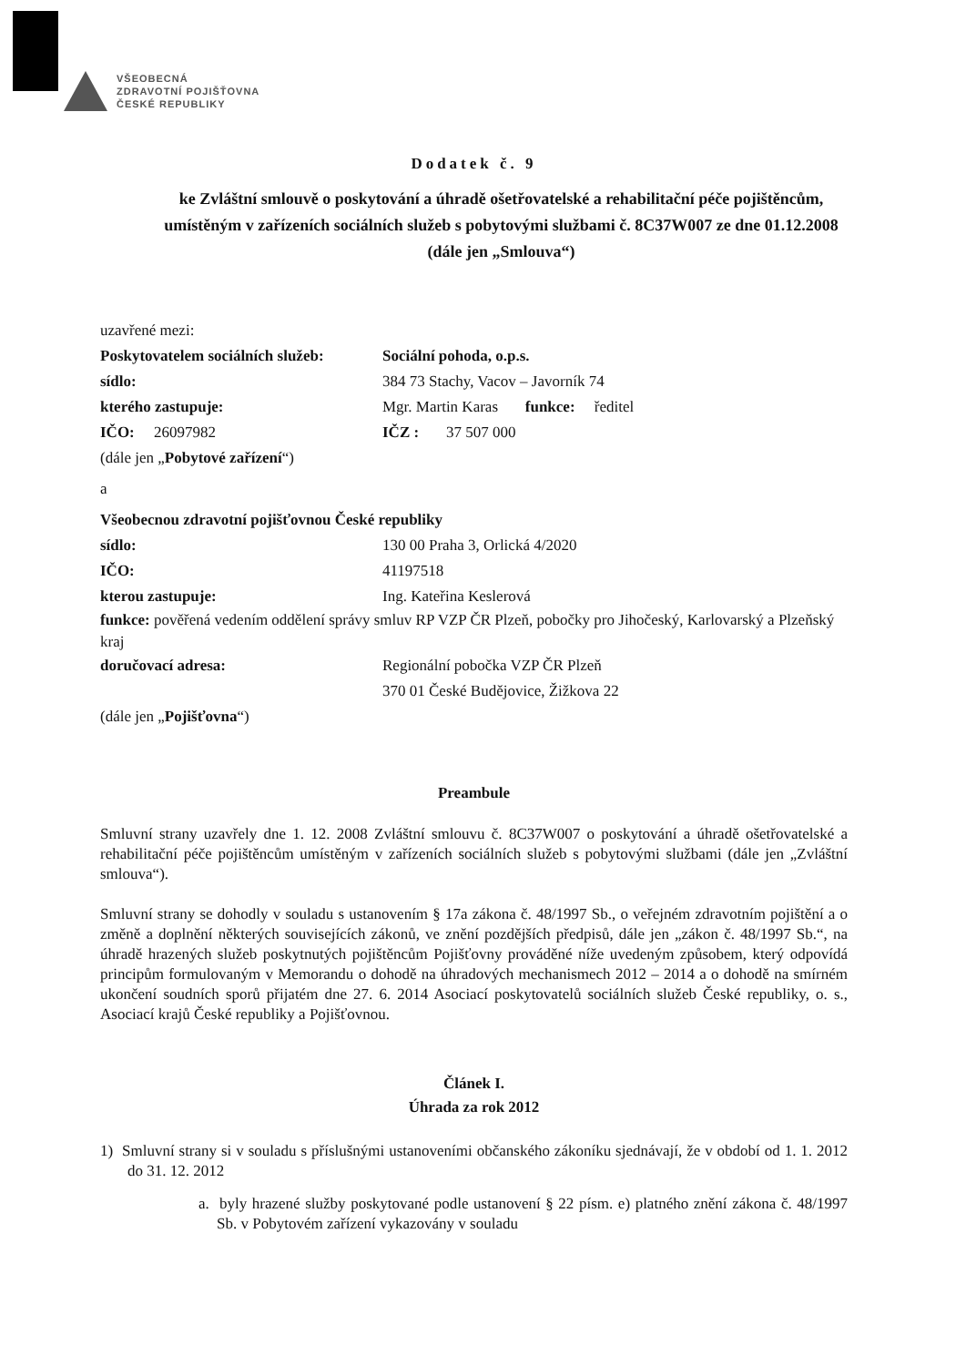VŠEOBECNÁ
ZDRAVOTNÍ POJIŠŤOVNA
ČESKÉ REPUBLIKY
Dodatek č. 9
ke Zvláštní smlouvě o poskytování a úhradě ošetřovatelské a rehabilitační péče pojištěncům, umístěným v zařízeních sociálních služeb s pobytovými službami č. 8C37W007 ze dne 01.12.2008 (dále jen „Smlouva“)
uzavřené mezi:
Poskytovatelem sociálních služeb: Sociální pohoda, o.p.s.
sídlo: 384 73 Stachy, Vacov – Javorník 74
kterého zastupuje: Mgr. Martin Karas funkce: ředitel
IČO: 26097982 IČZ : 37 507 000
(dále jen „ Pobytové zařízení “)
a
Všeobecnou zdravotní pojišťovnou České republiky
sídlo: 130 00 Praha 3, Orlická 4/2020
IČO: 41197518
kterou zastupuje: Ing. Kateřina Keslerová
funkce: pověřená vedením oddělení správy smluv RP VZP ČR Plzeň, pobočky pro Jihočeský, Karlovarský a Plzeňský kraj
doručovací adresa: Regionální pobočka VZP ČR Plzeň
370 01 České Budějovice, Žižkova 22
(dále jen „ Pojišťovna “)
Preambule
Smluvní strany uzavřely dne 1. 12. 2008 Zvláštní smlouvu č. 8C37W007 o poskytování a úhradě ošetřovatelské a rehabilitační péče pojištěncům umístěným v zařízeních sociálních služeb s pobytovými službami (dále jen „Zvláštní smlouva“).
Smluvní strany se dohodly v souladu s ustanovením § 17a zákona č. 48/1997 Sb., o veřejném zdravotním pojištění a o změně a doplnění některých souvisejících zákonů, ve znění pozdějších předpisů, dále jen „zákon č. 48/1997 Sb.“, na úhradě hrazených služeb poskytnutých pojištěncům Pojišťovny prováděné níže uvedeným způsobem, který odpovídá principům formulovaným v Memorandu o dohodě na úhradových mechanismech 2012 – 2014 a o dohodě na smírném ukončení soudních sporů přijatém dne 27. 6. 2014 Asociací poskytovatelů sociálních služeb České republiky, o. s., Asociací krajů České republiky a Pojišťovnou.
Článek I.
Úhrada za rok 2012
1) Smluvní strany si v souladu s příslušnými ustanoveními občanského zákoníku sjednávají, že v období od 1. 1. 2012 do 31. 12. 2012
a. byly hrazené služby poskytované podle ustanovení § 22 písm. e) platného znění zákona č. 48/1997 Sb. v Pobytovém zařízení vykazovány v souladu